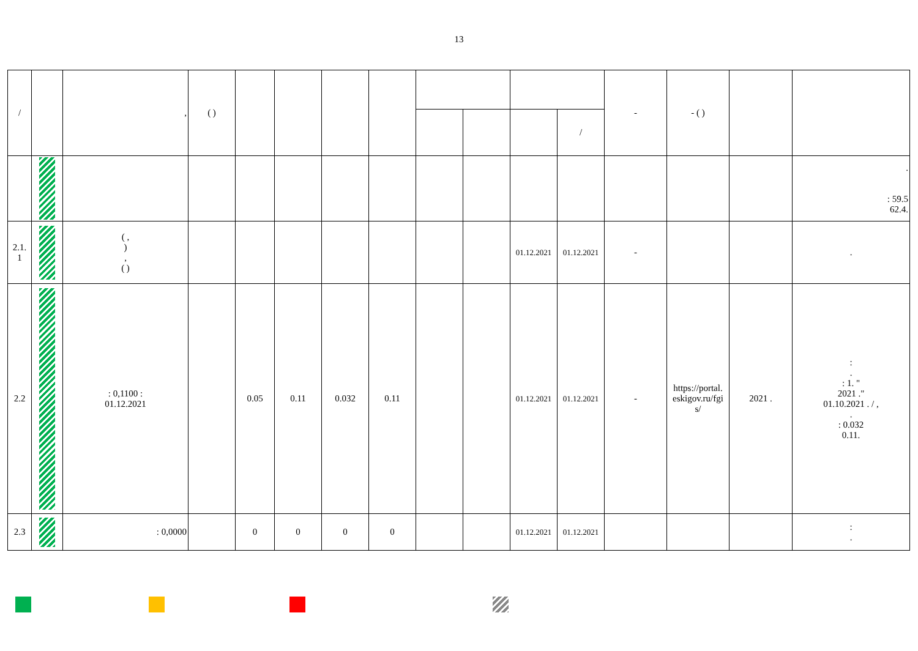13
| / | | , | ( ) | | | | | | | | | - | - ( ) | | |
| --- | --- | --- | --- | --- | --- | --- | --- | --- | --- | --- | --- | --- | --- | --- | --- |
| | | | | | | | | | | | / | | | | |
| | | | | | | | | | | | | | | | . : 59.5 62.4. |
| 2.1. 1 | | ( , ) , ( ) | | | | | | | | 01.12.2021 | 01.12.2021 | - | | | . |
| 2.2 | | : 0,1100 : 01.12.2021 | | 0.05 | 0.11 | 0.032 | 0.11 | | | 01.12.2021 | 01.12.2021 | - | https://portal. eskigov.ru/fgi s/ | 2021 . | : . : 1. " 2021 ." 01.10.2021 . / , . : 0.032 0.11. |
| 2.3 | | : 0,0000 | | 0 | 0 | 0 | 0 | | | 01.12.2021 | 01.12.2021 | | | | : . |